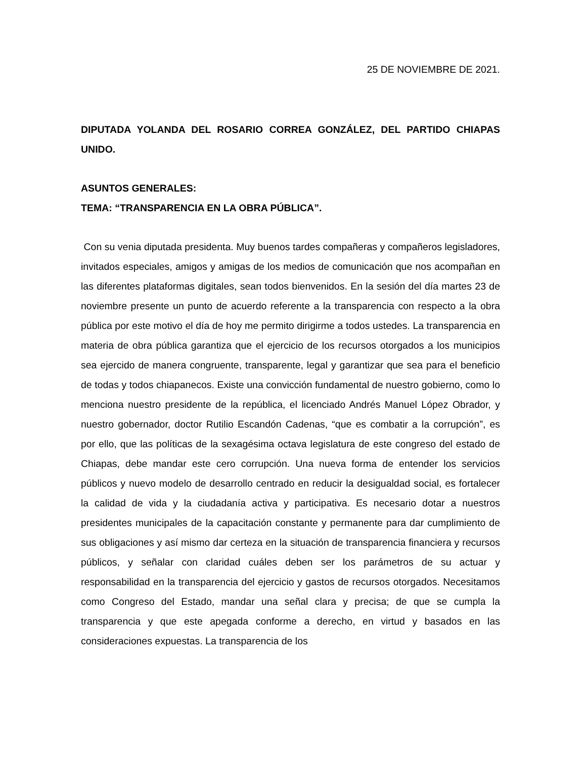25 DE NOVIEMBRE DE 2021.
DIPUTADA YOLANDA DEL ROSARIO CORREA GONZÁLEZ, DEL PARTIDO CHIAPAS UNIDO.
ASUNTOS GENERALES:
TEMA: “TRANSPARENCIA EN LA OBRA PÚBLICA”.
Con su venia diputada presidenta. Muy buenos tardes compañeras y compañeros legisladores, invitados especiales, amigos y amigas de los medios de comunicación que nos acompañan en las diferentes plataformas digitales, sean todos bienvenidos. En la sesión del día martes 23 de noviembre presente un punto de acuerdo referente a la transparencia con respecto a la obra pública por este motivo el día de hoy me permito dirigirme a todos ustedes. La transparencia en materia de obra pública garantiza que el ejercicio de los recursos otorgados a los municipios sea ejercido de manera congruente, transparente, legal y garantizar que sea para el beneficio de todas y todos chiapanecos. Existe una convicción fundamental de nuestro gobierno, como lo menciona nuestro presidente de la república, el licenciado Andrés Manuel López Obrador, y nuestro gobernador, doctor Rutilio Escandón Cadenas, “que es combatir a la corrupción”, es por ello, que las políticas de la sexagésima octava legislatura de este congreso del estado de Chiapas, debe mandar este cero corrupción. Una nueva forma de entender los servicios públicos y nuevo modelo de desarrollo centrado en reducir la desigualdad social, es fortalecer la calidad de vida y la ciudadanía activa y participativa. Es necesario dotar a nuestros presidentes municipales de la capacitación constante y permanente para dar cumplimiento de sus obligaciones y así mismo dar certeza en la situación de transparencia financiera y recursos públicos, y señalar con claridad cuáles deben ser los parámetros de su actuar y responsabilidad en la transparencia del ejercicio y gastos de recursos otorgados. Necesitamos como Congreso del Estado, mandar una señal clara y precisa; de que se cumpla la transparencia y que este apegada conforme a derecho, en virtud y basados en las consideraciones expuestas. La transparencia de los